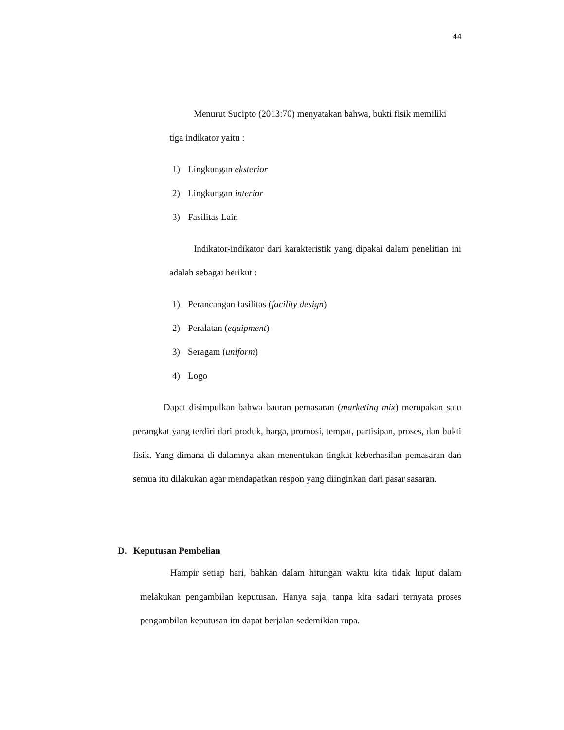44
Menurut Sucipto (2013:70) menyatakan bahwa, bukti fisik memiliki tiga indikator yaitu :
1) Lingkungan eksterior
2) Lingkungan interior
3) Fasilitas Lain
Indikator-indikator dari karakteristik yang dipakai dalam penelitian ini adalah sebagai berikut :
1) Perancangan fasilitas (facility design)
2) Peralatan (equipment)
3) Seragam (uniform)
4) Logo
Dapat disimpulkan bahwa bauran pemasaran (marketing mix) merupakan satu perangkat yang terdiri dari produk, harga, promosi, tempat, partisipan, proses, dan bukti fisik. Yang dimana di dalamnya akan menentukan tingkat keberhasilan pemasaran dan semua itu dilakukan agar mendapatkan respon yang diinginkan dari pasar sasaran.
D. Keputusan Pembelian
Hampir setiap hari, bahkan dalam hitungan waktu kita tidak luput dalam melakukan pengambilan keputusan. Hanya saja, tanpa kita sadari ternyata proses pengambilan keputusan itu dapat berjalan sedemikian rupa.